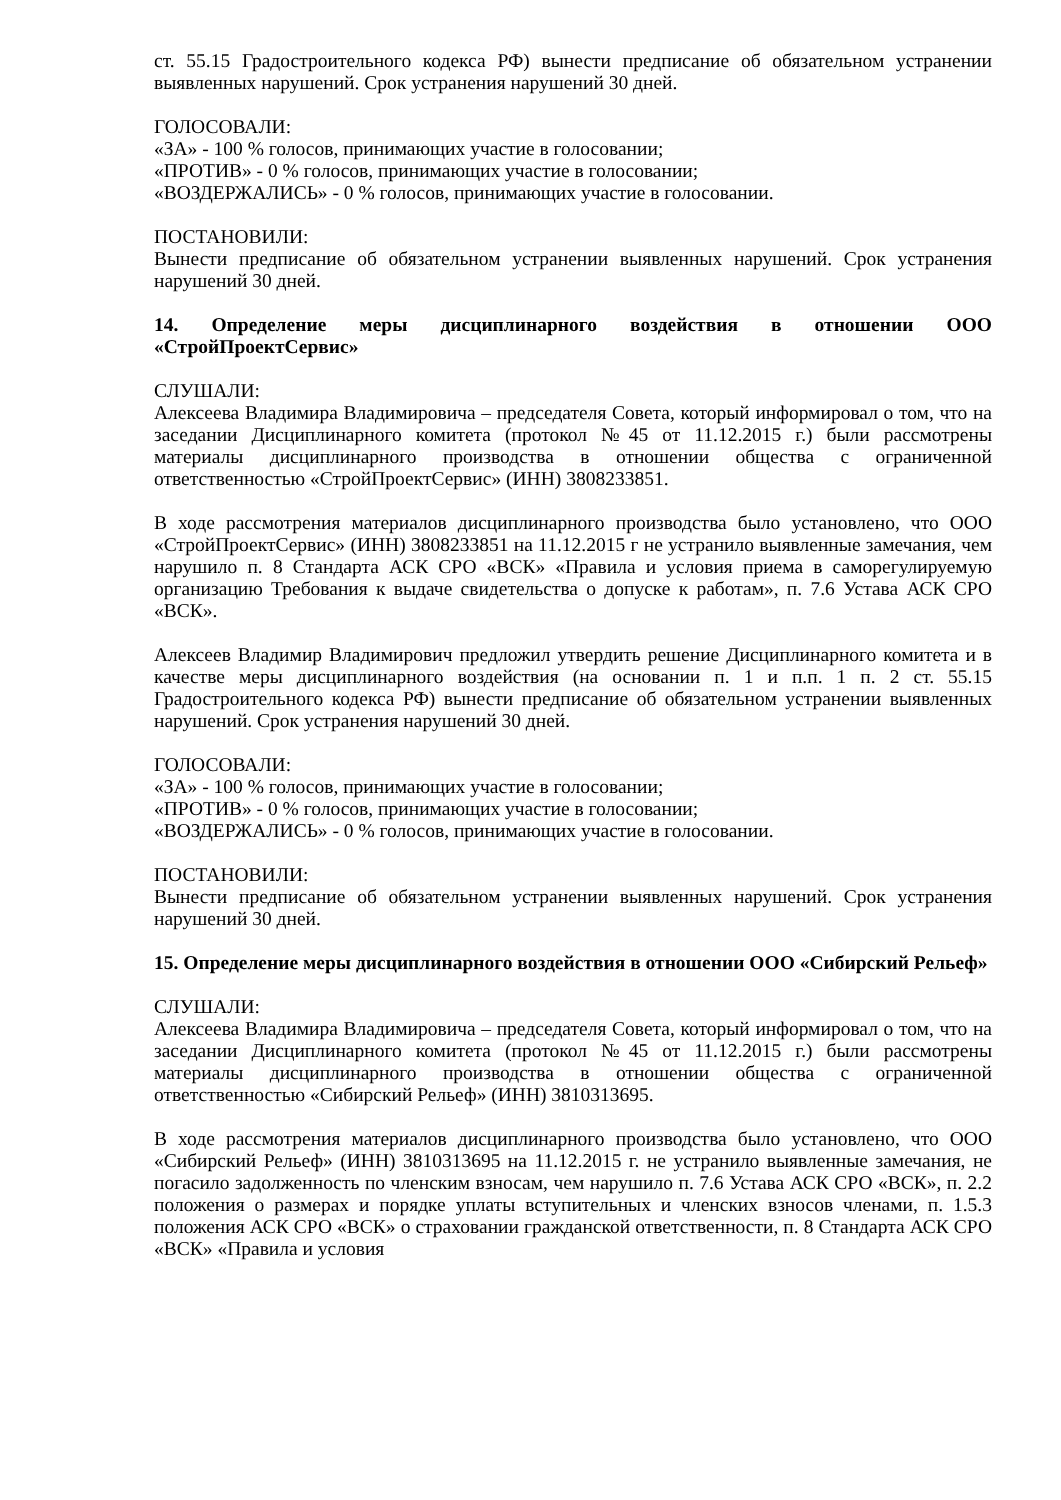ст. 55.15 Градостроительного кодекса РФ) вынести предписание об обязательном устранении выявленных нарушений. Срок устранения нарушений 30 дней.
ГОЛОСОВАЛИ:
«ЗА» - 100 % голосов, принимающих участие в голосовании;
«ПРОТИВ» - 0 % голосов, принимающих участие в голосовании;
«ВОЗДЕРЖАЛИСЬ» - 0 % голосов, принимающих участие в голосовании.
ПОСТАНОВИЛИ:
Вынести предписание об обязательном устранении выявленных нарушений. Срок устранения нарушений 30 дней.
14. Определение меры дисциплинарного воздействия в отношении ООО «СтройПроектСервис»
СЛУШАЛИ:
Алексеева Владимира Владимировича – председателя Совета, который информировал о том, что на заседании Дисциплинарного комитета (протокол №45 от 11.12.2015 г.) были рассмотрены материалы дисциплинарного производства в отношении общества с ограниченной ответственностью «СтройПроектСервис» (ИНН) 3808233851.
В ходе рассмотрения материалов дисциплинарного производства было установлено, что ООО «СтройПроектСервис» (ИНН) 3808233851 на 11.12.2015 г не устранило выявленные замечания, чем нарушило п. 8 Стандарта АСК СРО «ВСК» «Правила и условия приема в саморегулируемую организацию Требования к выдаче свидетельства о допуске к работам», п. 7.6 Устава АСК СРО «ВСК».
Алексеев Владимир Владимирович предложил утвердить решение Дисциплинарного комитета и в качестве меры дисциплинарного воздействия (на основании п. 1 и п.п. 1 п. 2 ст. 55.15 Градостроительного кодекса РФ) вынести предписание об обязательном устранении выявленных нарушений. Срок устранения нарушений 30 дней.
ГОЛОСОВАЛИ:
«ЗА» - 100 % голосов, принимающих участие в голосовании;
«ПРОТИВ» - 0 % голосов, принимающих участие в голосовании;
«ВОЗДЕРЖАЛИСЬ» - 0 % голосов, принимающих участие в голосовании.
ПОСТАНОВИЛИ:
Вынести предписание об обязательном устранении выявленных нарушений. Срок устранения нарушений 30 дней.
15. Определение меры дисциплинарного воздействия в отношении ООО «Сибирский Рельеф»
СЛУШАЛИ:
Алексеева Владимира Владимировича – председателя Совета, который информировал о том, что на заседании Дисциплинарного комитета (протокол №45 от 11.12.2015 г.) были рассмотрены материалы дисциплинарного производства в отношении общества с ограниченной ответственностью «Сибирский Рельеф» (ИНН) 3810313695.
В ходе рассмотрения материалов дисциплинарного производства было установлено, что ООО «Сибирский Рельеф» (ИНН) 3810313695 на 11.12.2015 г. не устранило выявленные замечания, не погасило задолженность по членским взносам, чем нарушило п. 7.6 Устава АСК СРО «ВСК», п. 2.2 положения о размерах и порядке уплаты вступительных и членских взносов членами, п. 1.5.3 положения АСК СРО «ВСК» о страховании гражданской ответственности, п. 8 Стандарта АСК СРО «ВСК» «Правила и условия